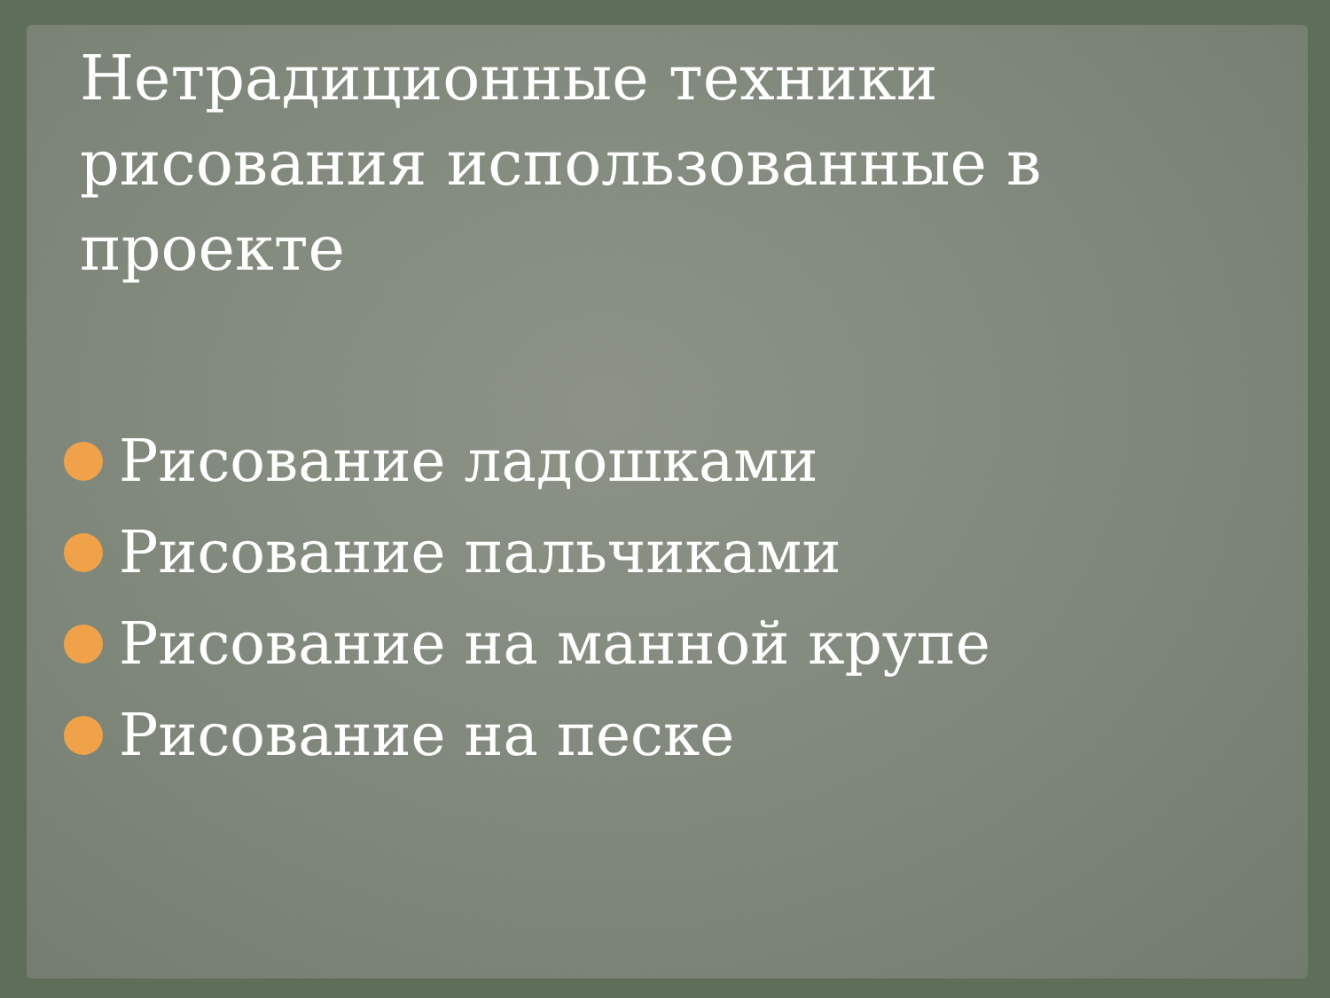Нетрадиционные техники рисования использованные в проекте
Рисование ладошками
Рисование пальчиками
Рисование на манной крупе
Рисование на песке